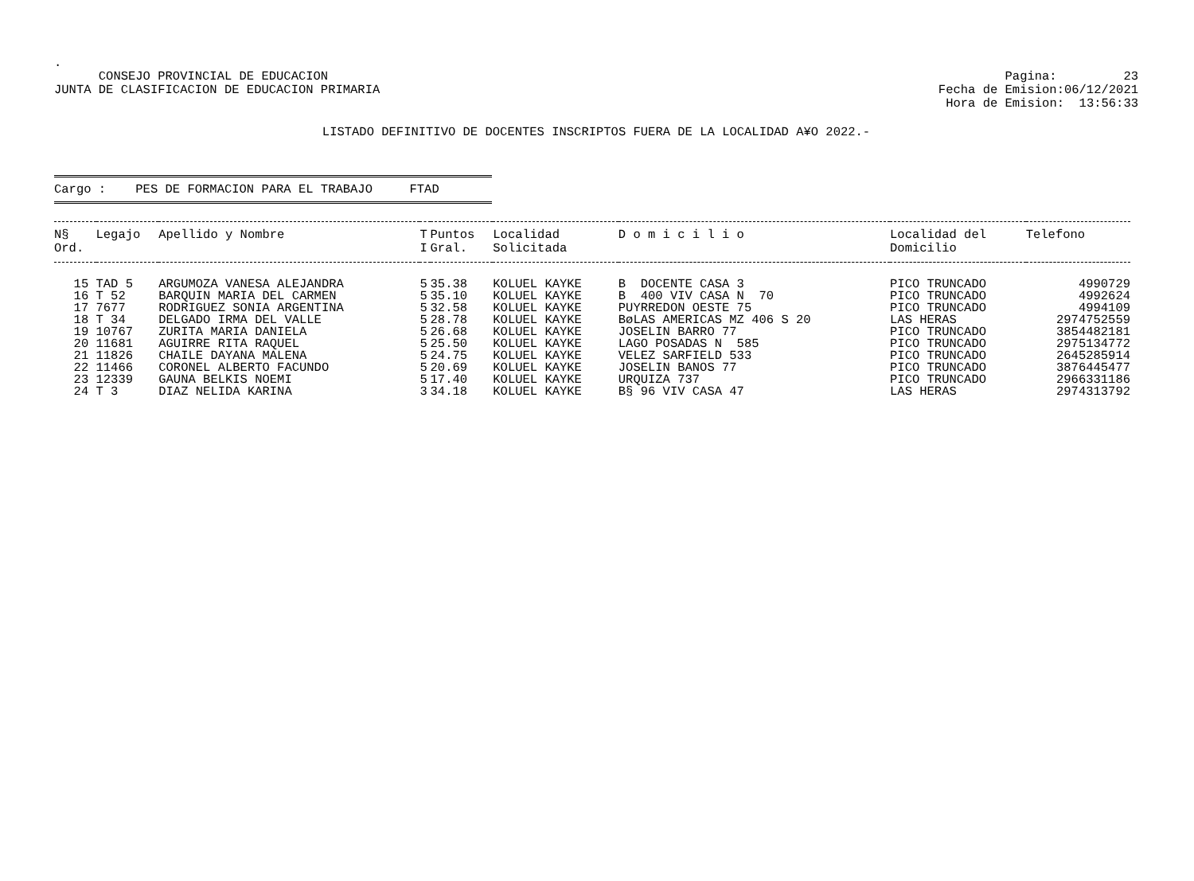.
CONSEJO PROVINCIAL DE EDUCACION JUNTA DE CLASIFICACION DE EDUCACION PRIMARIA
Pagina: 23 Fecha de Emision:06/12/2021 Hora de Emision: 13:56:33
LISTADO DEFINITIVO DE DOCENTES INSCRIPTOS FUERA DE LA LOCALIDAD A¥O 2022.-
Cargo : PES DE FORMACION PARA EL TRABAJO FTAD
| N§ Ord. | Legajo | Apellido y Nombre | T I | Puntos Gral. | Localidad Solicitada | D o m i c i l i o | Localidad del Domicilio | Telefono |
| --- | --- | --- | --- | --- | --- | --- | --- | --- |
| 15 | TAD 5 | ARGUMOZA VANESA ALEJANDRA | 5 | 35.38 | KOLUEL KAYKE | B DOCENTE CASA 3 | PICO TRUNCADO | 4990729 |
| 16 | T 52 | BARQUIN MARIA DEL CARMEN | 5 | 35.10 | KOLUEL KAYKE | B 400 VIV CASA N 70 | PICO TRUNCADO | 4992624 |
| 17 | 7677 | RODRIGUEZ SONIA ARGENTINA | 5 | 32.58 | KOLUEL KAYKE | PUYRREDON OESTE 75 | PICO TRUNCADO | 4994109 |
| 18 | T 34 | DELGADO IRMA DEL VALLE | 5 | 28.78 | KOLUEL KAYKE | BøLAS AMERICAS MZ 406 S 20 | LAS HERAS | 2974752559 |
| 19 | 10767 | ZURITA MARIA DANIELA | 5 | 26.68 | KOLUEL KAYKE | JOSELIN BARRO 77 | PICO TRUNCADO | 3854482181 |
| 20 | 11681 | AGUIRRE RITA RAQUEL | 5 | 25.50 | KOLUEL KAYKE | LAGO POSADAS N 585 | PICO TRUNCADO | 2975134772 |
| 21 | 11826 | CHAILE DAYANA MALENA | 5 | 24.75 | KOLUEL KAYKE | VELEZ SARFIELD 533 | PICO TRUNCADO | 2645285914 |
| 22 | 11466 | CORONEL ALBERTO FACUNDO | 5 | 20.69 | KOLUEL KAYKE | JOSELIN BANOS 77 | PICO TRUNCADO | 3876445477 |
| 23 | 12339 | GAUNA BELKIS NOEMI | 5 | 17.40 | KOLUEL KAYKE | URQUIZA 737 | PICO TRUNCADO | 2966331186 |
| 24 | T 3 | DIAZ NELIDA KARINA | 3 | 34.18 | KOLUEL KAYKE | B§ 96 VIV CASA 47 | LAS HERAS | 2974313792 |